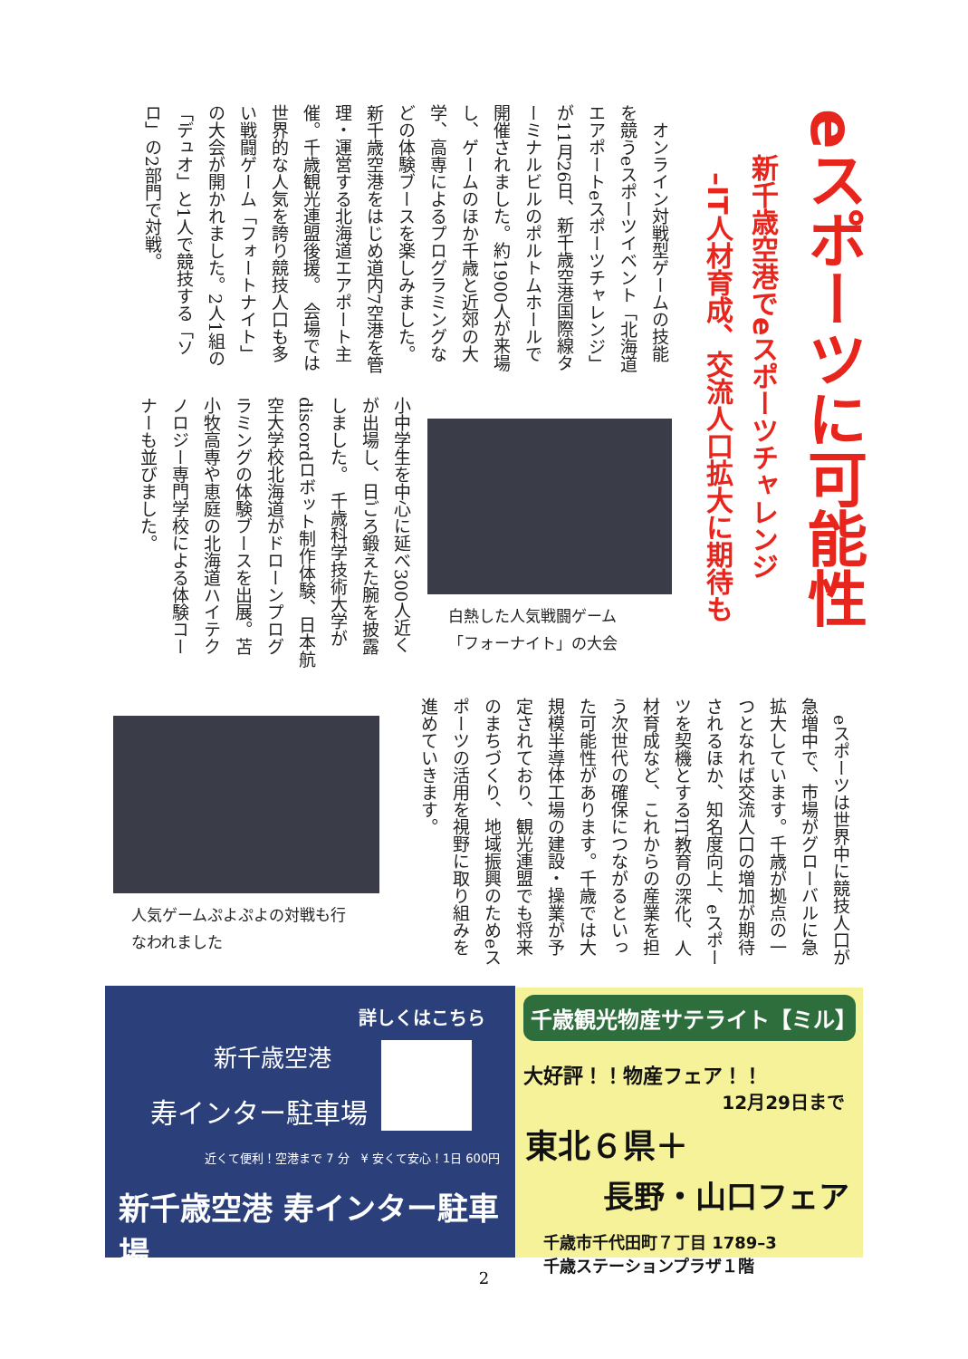eスポーツに可能性
新千歳空港でeスポーツチャレンジ
–IT人材育成、交流人口拡大に期待も
　オンライン対戦型ゲームの技能を競うeスポーツイベント「北海道エアポートeスポーツチャレンジ」が11月26日、新千歳空港国際線ターミナルビルのポルトムホールで開催されました。約1900人が来場し、ゲームのほか千歳と近郊の大学、高専によるプログラミングなどの体験ブースを楽しみました。　新千歳空港をはじめ道内7空港を管理・運営する北海道エアポート主催。千歳観光連盟後援。　会場では世界的な人気を誇り競技人口も多い戦闘ゲーム「フォートナイト」の大会が開かれました。2人1組の「デュオ」と1人で競技する「ソロ」の2部門で対戦。
小中学生を中心に延べ300人近くが出場し、日ごろ鍛えた腕を披露しました。　千歳科学技術大学がdiscordロボット制作体験、日本航空大学校北海道がドローンプログラミングの体験ブースを出展。苫小牧高専や恵庭の北海道ハイテクノロジー専門学校による体験コーナーも並びました。
白熱した人気戦闘ゲーム
「フォーナイト」の大会
　eスポーツは世界中に競技人口が急増中で、市場がグローバルに急拡大しています。千歳が拠点の一つとなれば交流人口の増加が期待されるほか、知名度向上、eスポーツを契機とするIT教育の深化、人材育成など、これからの産業を担う次世代の確保につながるといった可能性があります。千歳では大規模半導体工場の建設・操業が予定されており、観光連盟でも将来のまちづくり、地域振興のためeスポーツの活用を視野に取り組みを進めていきます。
人気ゲームぷよぷよの対戦も行
なわれました
詳しくはこちら
新千歳空港
寿インター駐車場
近くて便利！空港まで 7 分　¥ 安くて安心！1日 600円
新千歳空港 寿インター駐車場
千歳観光物産サテライト【ミル】
大好評！！物産フェア！！
12月29日まで
東北６県＋
長野・山口フェア
千歳市千代田町７丁目 1789–3
千歳ステーションプラザ１階
2